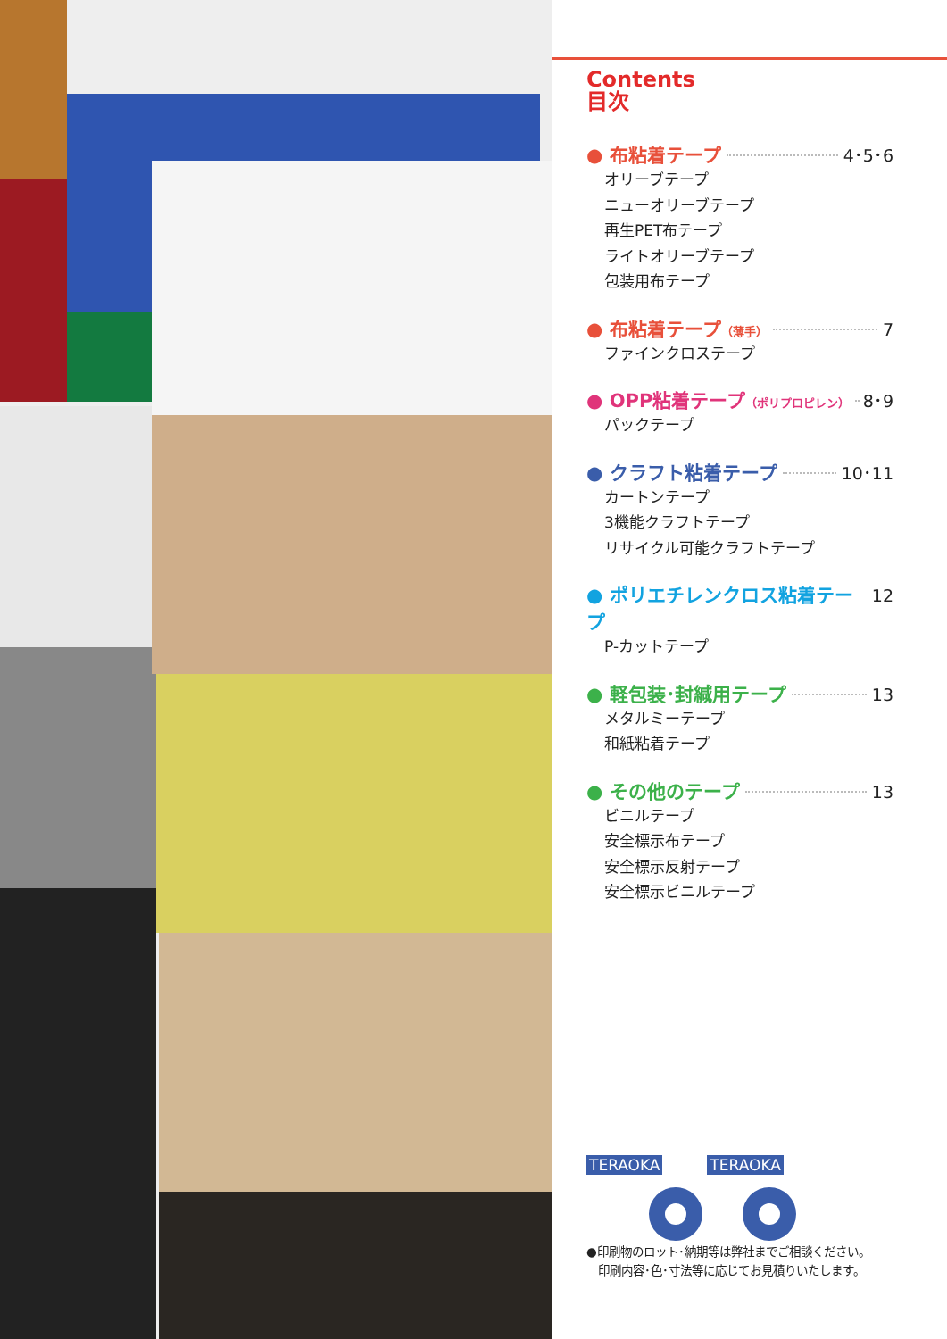Contents
目次
● 布粘着テープ 4･5･6
オリーブテープ
ニューオリーブテープ
再生PET布テープ
ライトオリーブテープ
包装用布テープ
● 布粘着テープ （薄手） 7
ファインクロステープ
● OPP粘着テープ （ポリプロピレン） 8･9
パックテープ
● クラフト粘着テープ 10･11
カートンテープ
3機能クラフトテープ
リサイクル可能クラフトテープ
● ポリエチレンクロス粘着テープ 12
P-カットテープ
● 軽包装･封緘用テープ 13
メタルミーテープ
和紙粘着テープ
● その他のテープ 13
ビニルテープ
安全標示布テープ
安全標示反射テープ
安全標示ビニルテープ
TERAOKA TERAOKA
●印刷物のロット･納期等は弊社までご相談ください。
　印刷内容･色･寸法等に応じてお見積りいたします。